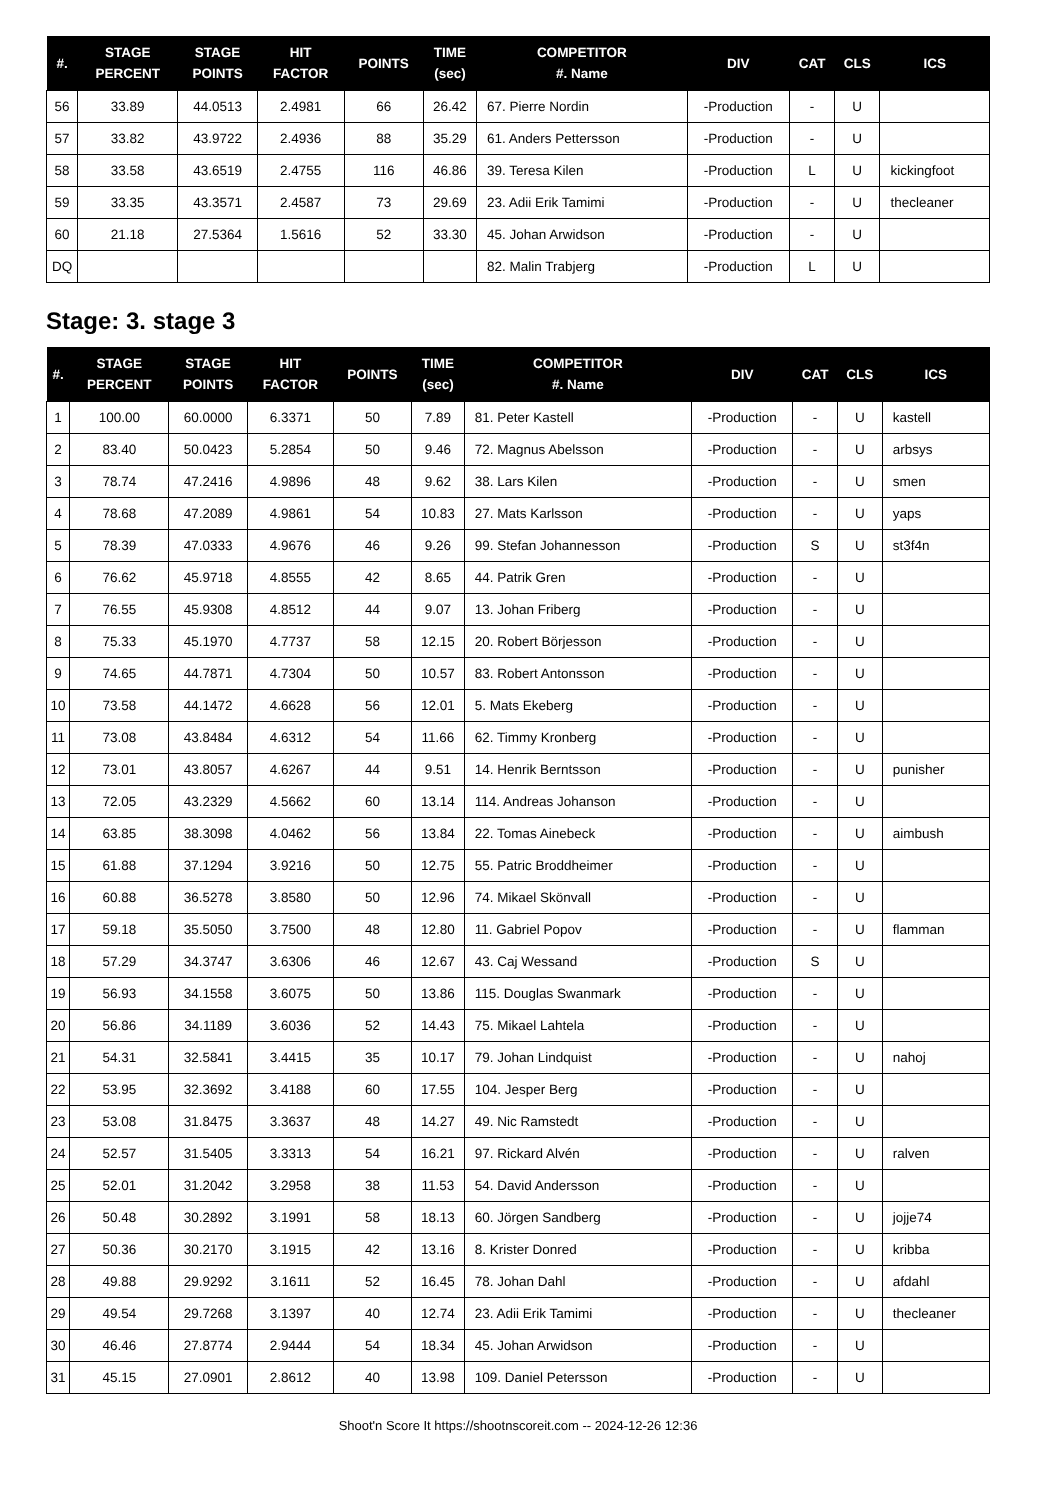| #. | STAGE PERCENT | STAGE POINTS | HIT FACTOR | POINTS | TIME (sec) | COMPETITOR #. Name | DIV | CAT | CLS | ICS |
| --- | --- | --- | --- | --- | --- | --- | --- | --- | --- | --- |
| 56 | 33.89 | 44.0513 | 2.4981 | 66 | 26.42 | 67. Pierre Nordin | -Production | - | U | |
| 57 | 33.82 | 43.9722 | 2.4936 | 88 | 35.29 | 61. Anders Pettersson | -Production | - | U | |
| 58 | 33.58 | 43.6519 | 2.4755 | 116 | 46.86 | 39. Teresa Kilen | -Production | L | U | kickingfoot |
| 59 | 33.35 | 43.3571 | 2.4587 | 73 | 29.69 | 23. Adii Erik Tamimi | -Production | - | U | thecleaner |
| 60 | 21.18 | 27.5364 | 1.5616 | 52 | 33.30 | 45. Johan Arwidson | -Production | - | U | |
| DQ | | | | | | 82. Malin Trabjerg | -Production | L | U | |
Stage: 3. stage 3
| #. | STAGE PERCENT | STAGE POINTS | HIT FACTOR | POINTS | TIME (sec) | COMPETITOR #. Name | DIV | CAT | CLS | ICS |
| --- | --- | --- | --- | --- | --- | --- | --- | --- | --- | --- |
| 1 | 100.00 | 60.0000 | 6.3371 | 50 | 7.89 | 81. Peter Kastell | -Production | - | U | kastell |
| 2 | 83.40 | 50.0423 | 5.2854 | 50 | 9.46 | 72. Magnus Abelsson | -Production | - | U | arbsys |
| 3 | 78.74 | 47.2416 | 4.9896 | 48 | 9.62 | 38. Lars Kilen | -Production | - | U | smen |
| 4 | 78.68 | 47.2089 | 4.9861 | 54 | 10.83 | 27. Mats Karlsson | -Production | - | U | yaps |
| 5 | 78.39 | 47.0333 | 4.9676 | 46 | 9.26 | 99. Stefan Johannesson | -Production | S | U | st3f4n |
| 6 | 76.62 | 45.9718 | 4.8555 | 42 | 8.65 | 44. Patrik Gren | -Production | - | U | |
| 7 | 76.55 | 45.9308 | 4.8512 | 44 | 9.07 | 13. Johan Friberg | -Production | - | U | |
| 8 | 75.33 | 45.1970 | 4.7737 | 58 | 12.15 | 20. Robert Börjesson | -Production | - | U | |
| 9 | 74.65 | 44.7871 | 4.7304 | 50 | 10.57 | 83. Robert Antonsson | -Production | - | U | |
| 10 | 73.58 | 44.1472 | 4.6628 | 56 | 12.01 | 5. Mats Ekeberg | -Production | - | U | |
| 11 | 73.08 | 43.8484 | 4.6312 | 54 | 11.66 | 62. Timmy Kronberg | -Production | - | U | |
| 12 | 73.01 | 43.8057 | 4.6267 | 44 | 9.51 | 14. Henrik Berntsson | -Production | - | U | punisher |
| 13 | 72.05 | 43.2329 | 4.5662 | 60 | 13.14 | 114. Andreas Johanson | -Production | - | U | |
| 14 | 63.85 | 38.3098 | 4.0462 | 56 | 13.84 | 22. Tomas Ainebeck | -Production | - | U | aimbush |
| 15 | 61.88 | 37.1294 | 3.9216 | 50 | 12.75 | 55. Patric Broddheimer | -Production | - | U | |
| 16 | 60.88 | 36.5278 | 3.8580 | 50 | 12.96 | 74. Mikael Skönvall | -Production | - | U | |
| 17 | 59.18 | 35.5050 | 3.7500 | 48 | 12.80 | 11. Gabriel Popov | -Production | - | U | flamman |
| 18 | 57.29 | 34.3747 | 3.6306 | 46 | 12.67 | 43. Caj Wessand | -Production | S | U | |
| 19 | 56.93 | 34.1558 | 3.6075 | 50 | 13.86 | 115. Douglas Swanmark | -Production | - | U | |
| 20 | 56.86 | 34.1189 | 3.6036 | 52 | 14.43 | 75. Mikael Lahtela | -Production | - | U | |
| 21 | 54.31 | 32.5841 | 3.4415 | 35 | 10.17 | 79. Johan Lindquist | -Production | - | U | nahoj |
| 22 | 53.95 | 32.3692 | 3.4188 | 60 | 17.55 | 104. Jesper Berg | -Production | - | U | |
| 23 | 53.08 | 31.8475 | 3.3637 | 48 | 14.27 | 49. Nic Ramstedt | -Production | - | U | |
| 24 | 52.57 | 31.5405 | 3.3313 | 54 | 16.21 | 97. Rickard Alvén | -Production | - | U | ralven |
| 25 | 52.01 | 31.2042 | 3.2958 | 38 | 11.53 | 54. David Andersson | -Production | - | U | |
| 26 | 50.48 | 30.2892 | 3.1991 | 58 | 18.13 | 60. Jörgen Sandberg | -Production | - | U | jojje74 |
| 27 | 50.36 | 30.2170 | 3.1915 | 42 | 13.16 | 8. Krister Donred | -Production | - | U | kribba |
| 28 | 49.88 | 29.9292 | 3.1611 | 52 | 16.45 | 78. Johan Dahl | -Production | - | U | afdahl |
| 29 | 49.54 | 29.7268 | 3.1397 | 40 | 12.74 | 23. Adii Erik Tamimi | -Production | - | U | thecleaner |
| 30 | 46.46 | 27.8774 | 2.9444 | 54 | 18.34 | 45. Johan Arwidson | -Production | - | U | |
| 31 | 45.15 | 27.0901 | 2.8612 | 40 | 13.98 | 109. Daniel Petersson | -Production | - | U | |
Shoot'n Score It https://shootnscoreit.com -- 2024-12-26 12:36